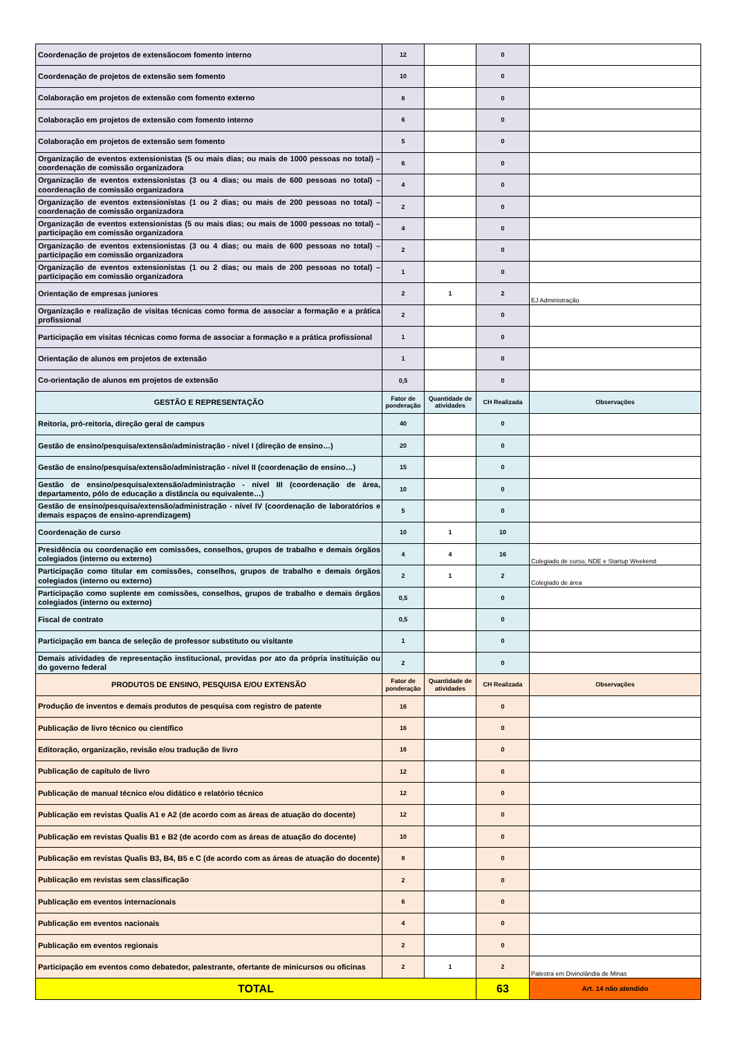| Coordenação de projetos de extensãocom fomento interno | 12 | | 0 | |
| Coordenação de projetos de extensão sem fomento | 10 | | 0 | |
| Colaboração em projetos de extensão com fomento externo | 8 | | 0 | |
| Colaboração em projetos de extensão com fomento interno | 6 | | 0 | |
| Colaboração em projetos de extensão sem fomento | 5 | | 0 | |
| Organização de eventos extensionistas (5 ou mais dias; ou mais de 1000 pessoas no total) – coordenação de comissão organizadora | 6 | | 0 | |
| Organização de eventos extensionistas (3 ou 4 dias; ou mais de 600 pessoas no total) – coordenação de comissão organizadora | 4 | | 0 | |
| Organização de eventos extensionistas (1 ou 2 dias; ou mais de 200 pessoas no total) – coordenação de comissão organizadora | 2 | | 0 | |
| Organização de eventos extensionistas (5 ou mais dias; ou mais de 1000 pessoas no total) – participação em comissão organizadora | 4 | | 0 | |
| Organização de eventos extensionistas (3 ou 4 dias; ou mais de 600 pessoas no total) – participação em comissão organizadora | 2 | | 0 | |
| Organização de eventos extensionistas (1 ou 2 dias; ou mais de 200 pessoas no total) – participação em comissão organizadora | 1 | | 0 | |
| Orientação de empresas juniores | 2 | 1 | 2 | EJ Administração |
| Organização e realização de visitas técnicas como forma de associar a formação e a prática profissional | 2 | | 0 | |
| Participação em visitas técnicas como forma de associar a formação e a prática profissional | 1 | | 0 | |
| Orientação de alunos em projetos de extensão | 1 | | 0 | |
| Co-orientação de alunos em projetos de extensão | 0,5 | | 0 | |
| GESTÃO E REPRESENTAÇÃO | Fator de ponderação | Quantidade de atividades | CH Realizada | Observações |
| Reitoria, pró-reitoria, direção geral de campus | 40 | | 0 | |
| Gestão de ensino/pesquisa/extensão/administração - nível I (direção de ensino…) | 20 | | 0 | |
| Gestão de ensino/pesquisa/extensão/administração - nível II (coordenação de ensino…) | 15 | | 0 | |
| Gestão de ensino/pesquisa/extensão/administração - nível III (coordenação de área, departamento, pólo de educação a distância ou equivalente…) | 10 | | 0 | |
| Gestão de ensino/pesquisa/extensão/administração - nível IV (coordenação de laboratórios e demais espaços de ensino-aprendizagem) | 5 | | 0 | |
| Coordenação de curso | 10 | 1 | 10 | |
| Presidência ou coordenação em comissões, conselhos, grupos de trabalho e demais órgãos colegiados (interno ou externo) | 4 | 4 | 16 | Colegiado de curso, NDE e Startup Weekend |
| Participação como titular em comissões, conselhos, grupos de trabalho e demais órgãos colegiados (interno ou externo) | 2 | 1 | 2 | Colegiado de área |
| Participação como suplente em comissões, conselhos, grupos de trabalho e demais órgãos colegiados (interno ou externo) | 0,5 | | 0 | |
| Fiscal de contrato | 0,5 | | 0 | |
| Participação em banca de seleção de professor substituto ou visitante | 1 | | 0 | |
| Demais atividades de representação institucional, providas por ato da própria instituição ou do governo federal | 2 | | 0 | |
| PRODUTOS DE ENSINO, PESQUISA E/OU EXTENSÃO | Fator de ponderação | Quantidade de atividades | CH Realizada | Observações |
| Produção de inventos e demais produtos de pesquisa com registro de patente | 16 | | 0 | |
| Publicação de livro técnico ou científico | 16 | | 0 | |
| Editoração, organização, revisão e/ou tradução de livro | 16 | | 0 | |
| Publicação de capítulo de livro | 12 | | 0 | |
| Publicação de manual técnico e/ou didático e relatório técnico | 12 | | 0 | |
| Publicação em revistas Qualis A1 e A2 (de acordo com as áreas de atuação do docente) | 12 | | 0 | |
| Publicação em revistas Qualis B1 e B2 (de acordo com as áreas de atuação do docente) | 10 | | 0 | |
| Publicação em revistas Qualis B3, B4, B5 e C (de acordo com as áreas de atuação do docente) | 8 | | 0 | |
| Publicação em revistas sem classificação | 2 | | 0 | |
| Publicação em eventos internacionais | 6 | | 0 | |
| Publicação em eventos nacionais | 4 | | 0 | |
| Publicação em eventos regionais | 2 | | 0 | |
| Participação em eventos como debatedor, palestrante, ofertante de minicursos ou oficinas | 2 | 1 | 2 | Palestra em Divinolândia de Minas |
| TOTAL | | | 63 | Art. 14 não atendido |